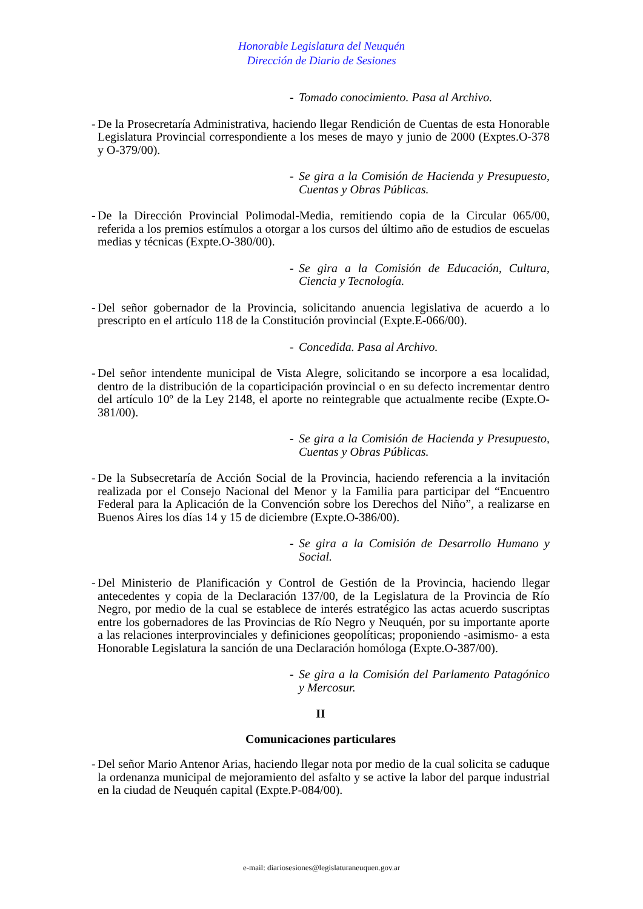Honorable Legislatura del Neuquén
Dirección de Diario de Sesiones
- Tomado conocimiento. Pasa al Archivo.
- De la Prosecretaría Administrativa, haciendo llegar Rendición de Cuentas de esta Honorable Legislatura Provincial correspondiente a los meses de mayo y junio de 2000 (Exptes.O-378 y O-379/00).
- Se gira a la Comisión de Hacienda y Presupuesto, Cuentas y Obras Públicas.
- De la Dirección Provincial Polimodal-Media, remitiendo copia de la Circular 065/00, referida a los premios estímulos a otorgar a los cursos del último año de estudios de escuelas medias y técnicas (Expte.O-380/00).
- Se gira a la Comisión de Educación, Cultura, Ciencia y Tecnología.
- Del señor gobernador de la Provincia, solicitando anuencia legislativa de acuerdo a lo prescripto en el artículo 118 de la Constitución provincial (Expte.E-066/00).
- Concedida. Pasa al Archivo.
- Del señor intendente municipal de Vista Alegre, solicitando se incorpore a esa localidad, dentro de la distribución de la coparticipación provincial o en su defecto incrementar dentro del artículo 10º de la Ley 2148, el aporte no reintegrable que actualmente recibe (Expte.O-381/00).
- Se gira a la Comisión de Hacienda y Presupuesto, Cuentas y Obras Públicas.
- De la Subsecretaría de Acción Social de la Provincia, haciendo referencia a la invitación realizada por el Consejo Nacional del Menor y la Familia para participar del “Encuentro Federal para la Aplicación de la Convención sobre los Derechos del Niño”, a realizarse en Buenos Aires los días 14 y 15 de diciembre (Expte.O-386/00).
- Se gira a la Comisión de Desarrollo Humano y Social.
- Del Ministerio de Planificación y Control de Gestión de la Provincia, haciendo llegar antecedentes y copia de la Declaración 137/00, de la Legislatura de la Provincia de Río Negro, por medio de la cual se establece de interés estratégico las actas acuerdo suscriptas entre los gobernadores de las Provincias de Río Negro y Neuquén, por su importante aporte a las relaciones interprovinciales y definiciones geopolíticas; proponiendo -asimismo- a esta Honorable Legislatura la sanción de una Declaración homóloga (Expte.O-387/00).
- Se gira a la Comisión del Parlamento Patagónico y Mercosur.
II
Comunicaciones particulares
- Del señor Mario Antenor Arias, haciendo llegar nota por medio de la cual solicita se caduque la ordenanza municipal de mejoramiento del asfalto y se active la labor del parque industrial en la ciudad de Neuquén capital (Expte.P-084/00).
e-mail: diariosesiones@legislaturaneuquen.gov.ar